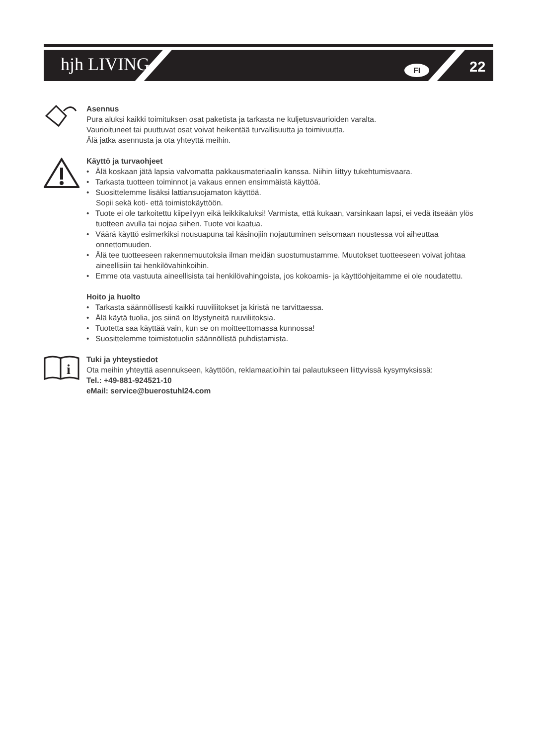hjh LIVING FI 22
Asennus
Pura aluksi kaikki toimituksen osat paketista ja tarkasta ne kuljetusvaurioiden varalta.
Vaurioituneet tai puuttuvat osat voivat heikentää turvallisuutta ja toimivuutta.
Älä jatka asennusta ja ota yhteyttä meihin.
Käyttö ja turvaohjeet
• Älä koskaan jätä lapsia valvomatta pakkausmateriaalin kanssa. Niihin liittyy tukehtumisvaara.
• Tarkasta tuotteen toiminnot ja vakaus ennen ensimmäistä käyttöä.
• Suosittelemme lisäksi lattiansuojamaton käyttöä.
Sopii sekä koti- että toimistokäyttöön.
• Tuote ei ole tarkoitettu kiipeilyyn eikä leikkikaluksi! Varmista, että kukaan, varsinkaan lapsi, ei vedä itseään ylös tuotteen avulla tai nojaa siihen. Tuote voi kaatua.
• Väärä käyttö esimerkiksi nousuapuna tai käsinojiin nojautuminen seisomaan noustessa voi aiheuttaa onnettomuuden.
• Älä tee tuotteeseen rakennemuutoksia ilman meidän suostumustamme. Muutokset tuotteeseen voivat johtaa aineellisiin tai henkilövahinkoihin.
• Emme ota vastuuta aineellisista tai henkilövahingoista, jos kokoamis- ja käyttöohjeitamme ei ole noudatettu.
Hoito ja huolto
• Tarkasta säännöllisesti kaikki ruuviliitokset ja kiristä ne tarvittaessa.
• Älä käytä tuolia, jos siinä on löystyneitä ruuviliitoksia.
• Tuotetta saa käyttää vain, kun se on moitteettomassa kunnossa!
• Suosittelemme toimistotuolin säännöllistä puhdistamista.
i
Tuki ja yhteystiedot
Ota meihin yhteyttä asennukseen, käyttöön, reklamaatioihin tai palautukseen liittyvissä kysymyksissä:
Tel.: +49-881-924521-10
eMail: service@buerostuhl24.com